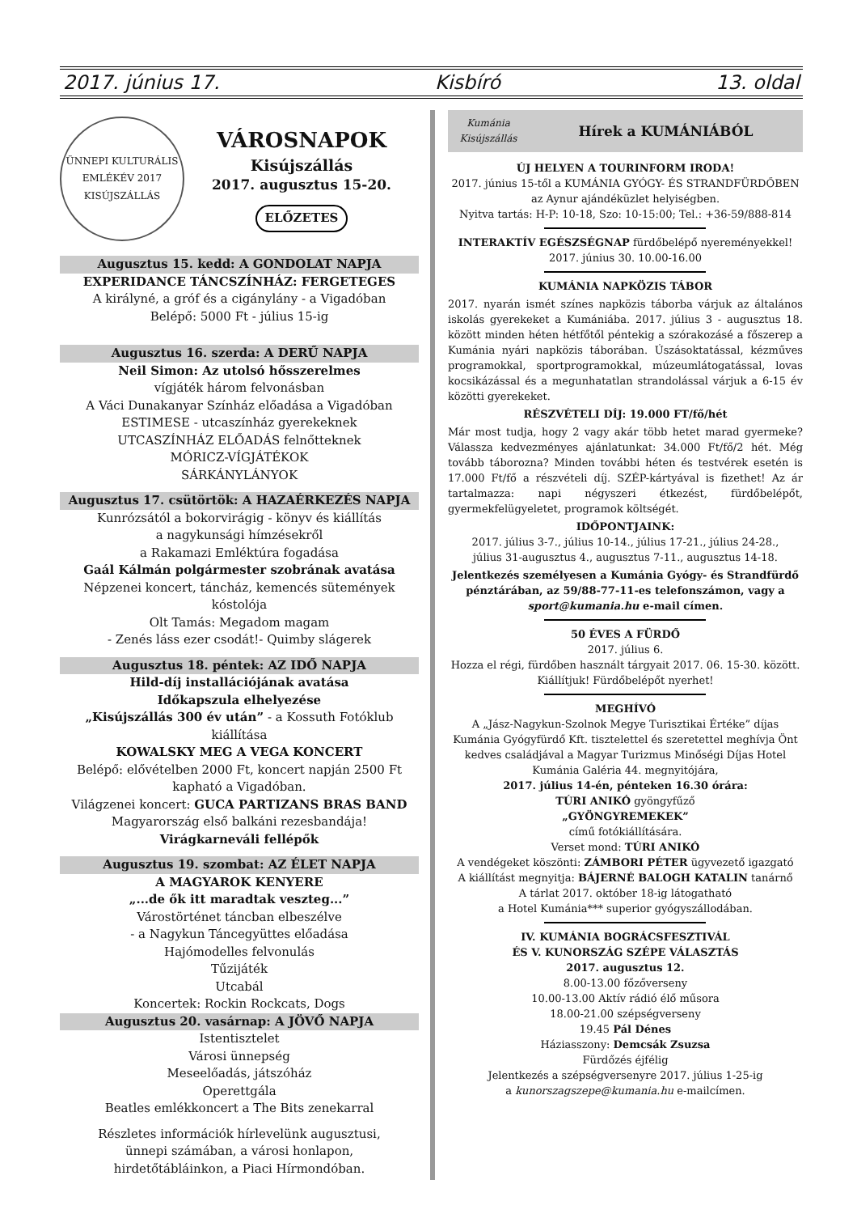2017. június 17. Kisbíró 13. oldal
ÜNNEPI KULTURÁLIS EMLÉKÉV 2017 KISÚJSZÁLLÁS
VÁROSNAPOK
Kisújszállás
2017. augusztus 15-20.
ELŐZETES
Augusztus 15. kedd: A GONDOLAT NAPJA
EXPERIDANCE TÁNCSZÍNHÁZ: FERGETEGES
A királyné, a gróf és a cigánylány - a Vigadóban
Belépő: 5000 Ft - július 15-ig
Augusztus 16. szerda: A DERŰ NAPJA
Neil Simon: Az utolsó hősszerelmes
vígjáték három felvonásban
A Váci Dunakanyar Színház előadása a Vigadóban
ESTIMESE - utcaszínház gyerekeknek
UTCASZÍNHÁZ ELŐADÁS felnőtteknek
MÓRICZ-VÍGJÁTÉKOK
SÁRKÁNYLÁNYOK
Augusztus 17. csütörtök: A HAZAÉRKEZÉS NAPJA
Kunrózsától a bokorvirágig - könyv és kiállítás
a nagykunsági hímzésekről
a Rakamazi Emléktúra fogadása
Gaál Kálmán polgármester szobrának avatása
Népzenei koncert, táncház, kemencés sütemények kóstolója
Olt Tamás: Megadom magam
- Zenés láss ezer csodát!- Quimby slágerek
Augusztus 18. péntek: AZ IDŐ NAPJA
Hild-díj installációjának avatása
Időkapszula elhelyezése
„Kisújszállás 300 év után” - a Kossuth Fotóklub kiállítása
KOWALSKY MEG A VEGA KONCERT
Belépő: elővételben 2000 Ft, koncert napján 2500 Ft
kapható a Vigadóban.
Világzenei koncert: GUCA PARTIZANS BRAS BAND
Magyarország első balkáni rezesbandája!
Virágkarneváli fellépők
Augusztus 19. szombat: AZ ÉLET NAPJA
A MAGYAROK KENYERE
„...de ők itt maradtak veszteg...”
Várostörténet táncban elbeszélve
- a Nagykun Táncegyüttes előadása
Hajómodelles felvonulás
Tűzijáték
Utcabál
Koncertek: Rockin Rockcats, Dogs
Augusztus 20. vasárnap: A JÖVŐ NAPJA
Istentisztelet
Városi ünnepség
Meseelőadás, játszóház
Operettgála
Beatles emlékkoncert a The Bits zenekarral
Részletes információk hírlevelünk augusztusi,
ünnepi számában, a városi honlapon,
hirdetőtábláinkon, a Piaci Hírmondóban.
Kumánia Kisújszállás
Hírek a KUMÁNIÁBÓL
ÚJ HELYEN A TOURINFORM IRODA!
2017. június 15-től a KUMÁNIA GYÓGY- ÉS STRANDFÜRDŐBEN
az Aynur ajándéküzlet helyiségben.
Nyitva tartás: H-P: 10-18, Szo: 10-15:00; Tel.: +36-59/888-814
INTERAKTÍV EGÉSZSÉGNAP fürdőbelépő nyereményekkel!
2017. június 30. 10.00-16.00
KUMÁNIA NAPKÖZIS TÁBOR
2017. nyarán ismét színes napközis táborba várjuk az általános iskolás gyerekeket a Kumániába. 2017. július 3 - augusztus 18. között minden héten hétfőtől péntekig a szórakozásé a főszerep a Kumánia nyári napközis táborában. Úszásoktatással, kézműves programokkal, sportprogramokkal, múzeumlátogatással, lovas kocsikázással és a megunhatatlan strandolással várjuk a 6-15 év közötti gyerekeket.
RÉSZVÉTELI DÍJ: 19.000 FT/fő/hét
Már most tudja, hogy 2 vagy akár több hetet marad gyermeke? Válassza kedvezményes ajánlatunkat: 34.000 Ft/fő/2 hét. Még tovább táborozna? Minden további héten és testvérek esetén is 17.000 Ft/fő a részvételi díj. SZÉP-kártyával is fizethet! Az ár tartalmazza: napi négyszeri étkezést, fürdőbelépőt, gyermekfelügyeletet, programok költségét.
IDŐPONTJAINK:
2017. július 3-7., július 10-14., július 17-21., július 24-28.,
július 31-augusztus 4., augusztus 7-11., augusztus 14-18.
Jelentkezés személyesen a Kumánia Gyógy- és Strandfürdő pénztárában, az 59/88-77-11-es telefonszámon, vagy a sport@kumania.hu e-mail címen.
50 ÉVES A FÜRDŐ
2017. július 6.
Hozza el régi, fürdőben használt tárgyait 2017. 06. 15-30. között.
Kiállítjuk! Fürdőbelépőt nyerhet!
MEGHÍVÓ
A „Jász-Nagykun-Szolnok Megye Turisztikai Értéke” díjas Kumánia Gyógyfürdő Kft. tisztelettel és szeretettel meghívja Önt kedves családjával a Magyar Turizmus Minőségi Díjas Hotel Kumánia Galéria 44. megnyitójára,
2017. július 14-én, pénteken 16.30 órára:
TÚRI ANIKÓ gyöngyfűző
„GYÖNGYREMEKEK”
című fotókiállítására.
Verset mond: TÚRI ANIKÓ
A vendégeket köszönti: ZÁMBORI PÉTER ügyvezető igazgató
A kiállítást megnyitja: BÁJERNÉ BALOGH KATALIN tanárnő
A tárlat 2017. október 18-ig látogatható
a Hotel Kumánia*** superior gyógyszállodában.
IV. KUMÁNIA BOGRÁCSFESZTIVÁL
ÉS V. KUNORSZÁG SZÉPE VÁLASZTÁS
2017. augusztus 12.
8.00-13.00 főzőverseny
10.00-13.00 Aktív rádió élő műsora
18.00-21.00 szépségverseny
19.45 Pál Dénes
Háziasszony: Demcsák Zsuzsa
Fürdőzés éjfélig
Jelentkezés a szépségversenyre 2017. július 1-25-ig
a kunorszagszepe@kumania.hu e-mailcímen.